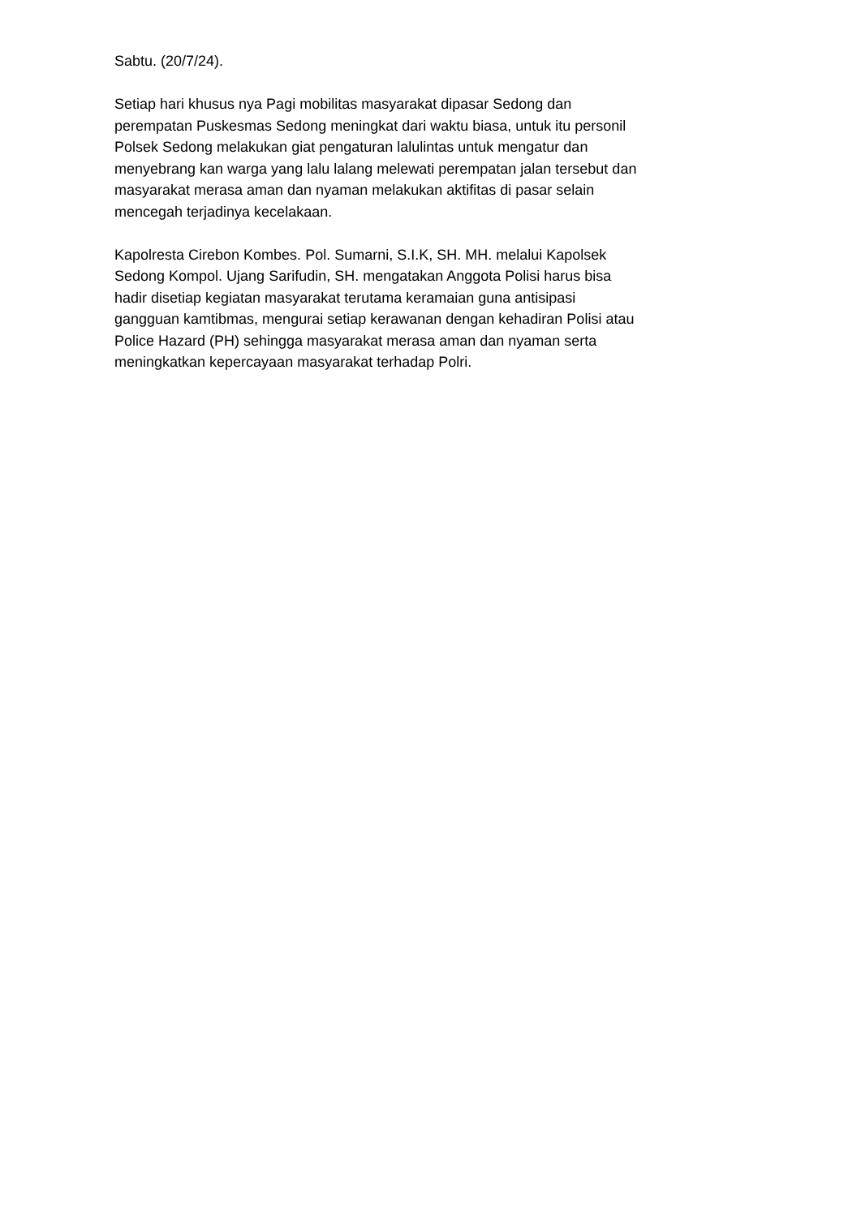Sabtu. (20/7/24).
Setiap hari khusus nya Pagi mobilitas masyarakat dipasar Sedong dan
perempatan Puskesmas Sedong meningkat dari waktu biasa, untuk itu personil
Polsek Sedong melakukan giat pengaturan lalulintas untuk mengatur dan
menyebrang kan warga yang lalu lalang melewati perempatan jalan tersebut dan
masyarakat merasa aman dan nyaman melakukan aktifitas di pasar selain
mencegah terjadinya kecelakaan.
Kapolresta Cirebon Kombes. Pol. Sumarni, S.I.K, SH. MH. melalui Kapolsek
Sedong Kompol. Ujang Sarifudin, SH. mengatakan Anggota Polisi harus bisa
hadir disetiap kegiatan masyarakat terutama keramaian guna antisipasi
gangguan kamtibmas, mengurai setiap kerawanan dengan kehadiran Polisi atau
Police Hazard (PH) sehingga masyarakat merasa aman dan nyaman serta
meningkatkan kepercayaan masyarakat terhadap Polri.